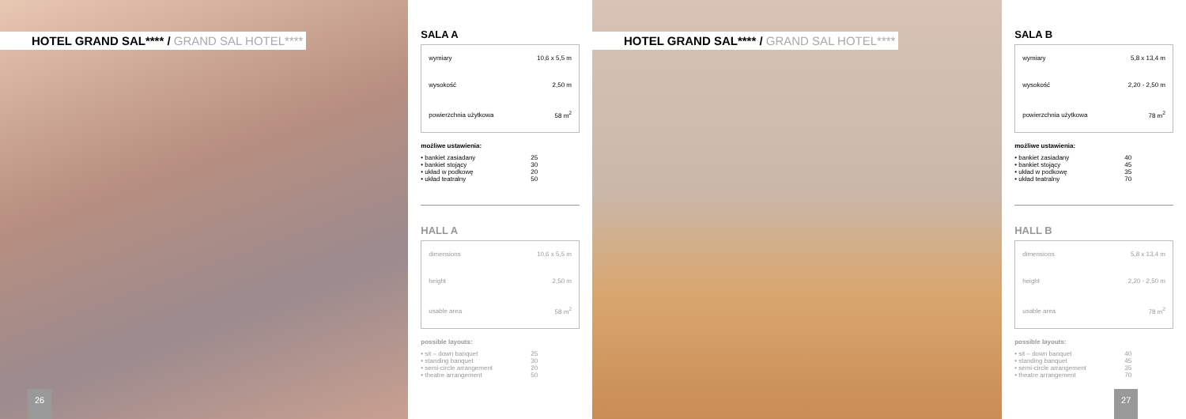HOTEL GRAND SAL**** / GRAND SAL HOTEL****
26
SALA A
| wymiary | 10,6 x 5,5 m |
| wysokość | 2,50 m |
| powierzchnia użytkowa | 58 m<sup>2</sup> |
możliwe ustawienia:
| • bankiet zasiadany | 25 |
| • bankiet stojący | 30 |
| • układ w podkowę | 20 |
| • układ teatralny | 50 |
HALL A
| dimensions | 10,6 x 5,5 m |
| height | 2,50 m |
| usable area | 58 m<sup>2</sup> |
possible layouts:
| • sit – down banquet | 25 |
| • standing banquet | 30 |
| • semi-circle arrangement | 20 |
| • theatre arrangement | 50 |
HOTEL GRAND SAL**** / GRAND SAL HOTEL****
SALA B
| wymiary | 5,8 x 13,4 m |
| wysokość | 2,20 - 2,50 m |
| powierzchnia użytkowa | 78 m<sup>2</sup> |
możliwe ustawienia:
| • bankiet zasiadany | 40 |
| • bankiet stojący | 45 |
| • układ w podkowę | 35 |
| • układ teatralny | 70 |
HALL B
| dimensions | 5,8 x 13,4 m |
| height | 2,20 - 2,50 m |
| usable area | 78 m<sup>2</sup> |
possible layouts:
| • sit – down banquet | 40 |
| • standing banquet | 45 |
| • semi-circle arrangement | 35 |
| • theatre arrangement | 70 |
27